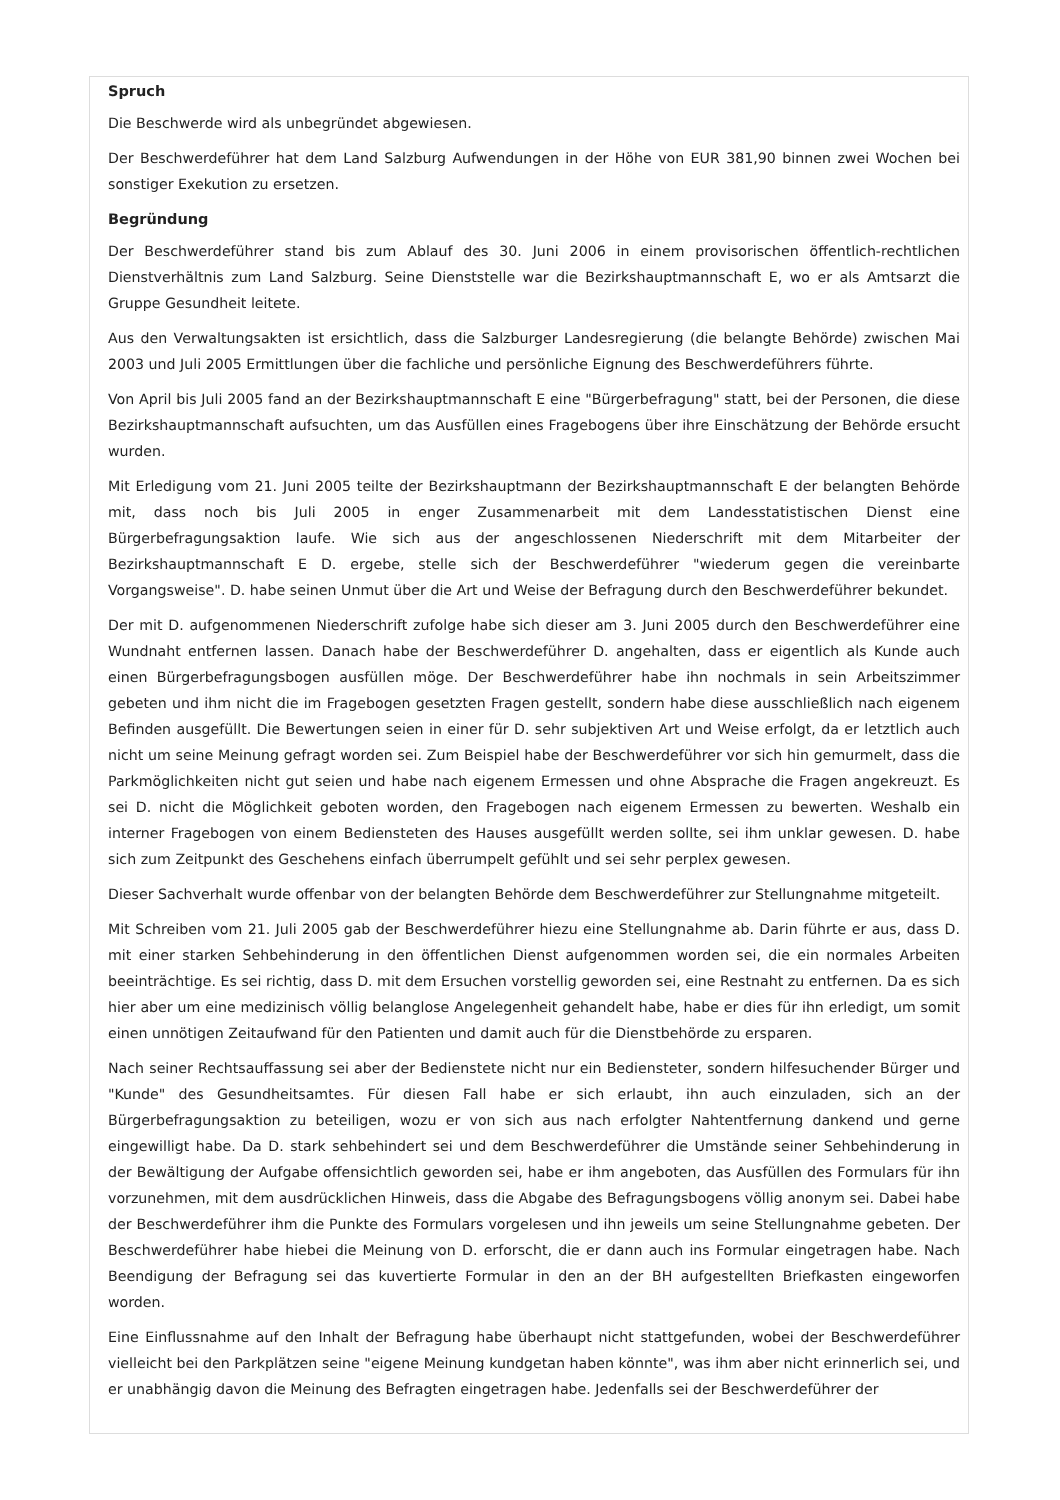Spruch
Die Beschwerde wird als unbegründet abgewiesen.
Der Beschwerdeführer hat dem Land Salzburg Aufwendungen in der Höhe von EUR 381,90 binnen zwei Wochen bei sonstiger Exekution zu ersetzen.
Begründung
Der Beschwerdeführer stand bis zum Ablauf des 30. Juni 2006 in einem provisorischen öffentlich-rechtlichen Dienstverhältnis zum Land Salzburg. Seine Dienststelle war die Bezirkshauptmannschaft E, wo er als Amtsarzt die Gruppe Gesundheit leitete.
Aus den Verwaltungsakten ist ersichtlich, dass die Salzburger Landesregierung (die belangte Behörde) zwischen Mai 2003 und Juli 2005 Ermittlungen über die fachliche und persönliche Eignung des Beschwerdeführers führte.
Von April bis Juli 2005 fand an der Bezirkshauptmannschaft E eine "Bürgerbefragung" statt, bei der Personen, die diese Bezirkshauptmannschaft aufsuchten, um das Ausfüllen eines Fragebogens über ihre Einschätzung der Behörde ersucht wurden.
Mit Erledigung vom 21. Juni 2005 teilte der Bezirkshauptmann der Bezirkshauptmannschaft E der belangten Behörde mit, dass noch bis Juli 2005 in enger Zusammenarbeit mit dem Landesstatistischen Dienst eine Bürgerbefragungsaktion laufe. Wie sich aus der angeschlossenen Niederschrift mit dem Mitarbeiter der Bezirkshauptmannschaft E D. ergebe, stelle sich der Beschwerdeführer "wiederum gegen die vereinbarte Vorgangsweise". D. habe seinen Unmut über die Art und Weise der Befragung durch den Beschwerdeführer bekundet.
Der mit D. aufgenommenen Niederschrift zufolge habe sich dieser am 3. Juni 2005 durch den Beschwerdeführer eine Wundnaht entfernen lassen. Danach habe der Beschwerdeführer D. angehalten, dass er eigentlich als Kunde auch einen Bürgerbefragungsbogen ausfüllen möge. Der Beschwerdeführer habe ihn nochmals in sein Arbeitszimmer gebeten und ihm nicht die im Fragebogen gesetzten Fragen gestellt, sondern habe diese ausschließlich nach eigenem Befinden ausgefüllt. Die Bewertungen seien in einer für D. sehr subjektiven Art und Weise erfolgt, da er letztlich auch nicht um seine Meinung gefragt worden sei. Zum Beispiel habe der Beschwerdeführer vor sich hin gemurmelt, dass die Parkmöglichkeiten nicht gut seien und habe nach eigenem Ermessen und ohne Absprache die Fragen angekreuzt. Es sei D. nicht die Möglichkeit geboten worden, den Fragebogen nach eigenem Ermessen zu bewerten. Weshalb ein interner Fragebogen von einem Bediensteten des Hauses ausgefüllt werden sollte, sei ihm unklar gewesen. D. habe sich zum Zeitpunkt des Geschehens einfach überrumpelt gefühlt und sei sehr perplex gewesen.
Dieser Sachverhalt wurde offenbar von der belangten Behörde dem Beschwerdeführer zur Stellungnahme mitgeteilt.
Mit Schreiben vom 21. Juli 2005 gab der Beschwerdeführer hiezu eine Stellungnahme ab. Darin führte er aus, dass D. mit einer starken Sehbehinderung in den öffentlichen Dienst aufgenommen worden sei, die ein normales Arbeiten beeinträchtige. Es sei richtig, dass D. mit dem Ersuchen vorstellig geworden sei, eine Restnaht zu entfernen. Da es sich hier aber um eine medizinisch völlig belanglose Angelegenheit gehandelt habe, habe er dies für ihn erledigt, um somit einen unnötigen Zeitaufwand für den Patienten und damit auch für die Dienstbehörde zu ersparen.
Nach seiner Rechtsauffassung sei aber der Bedienstete nicht nur ein Bediensteter, sondern hilfesuchender Bürger und "Kunde" des Gesundheitsamtes. Für diesen Fall habe er sich erlaubt, ihn auch einzuladen, sich an der Bürgerbefragungsaktion zu beteiligen, wozu er von sich aus nach erfolgter Nahtentfernung dankend und gerne eingewilligt habe. Da D. stark sehbehindert sei und dem Beschwerdeführer die Umstände seiner Sehbehinderung in der Bewältigung der Aufgabe offensichtlich geworden sei, habe er ihm angeboten, das Ausfüllen des Formulars für ihn vorzunehmen, mit dem ausdrücklichen Hinweis, dass die Abgabe des Befragungsbogens völlig anonym sei. Dabei habe der Beschwerdeführer ihm die Punkte des Formulars vorgelesen und ihn jeweils um seine Stellungnahme gebeten. Der Beschwerdeführer habe hiebei die Meinung von D. erforscht, die er dann auch ins Formular eingetragen habe. Nach Beendigung der Befragung sei das kuvertierte Formular in den an der BH aufgestellten Briefkasten eingeworfen worden.
Eine Einflussnahme auf den Inhalt der Befragung habe überhaupt nicht stattgefunden, wobei der Beschwerdeführer vielleicht bei den Parkplätzen seine "eigene Meinung kundgetan haben könnte", was ihm aber nicht erinnerlich sei, und er unabhängig davon die Meinung des Befragten eingetragen habe. Jedenfalls sei der Beschwerdeführer der